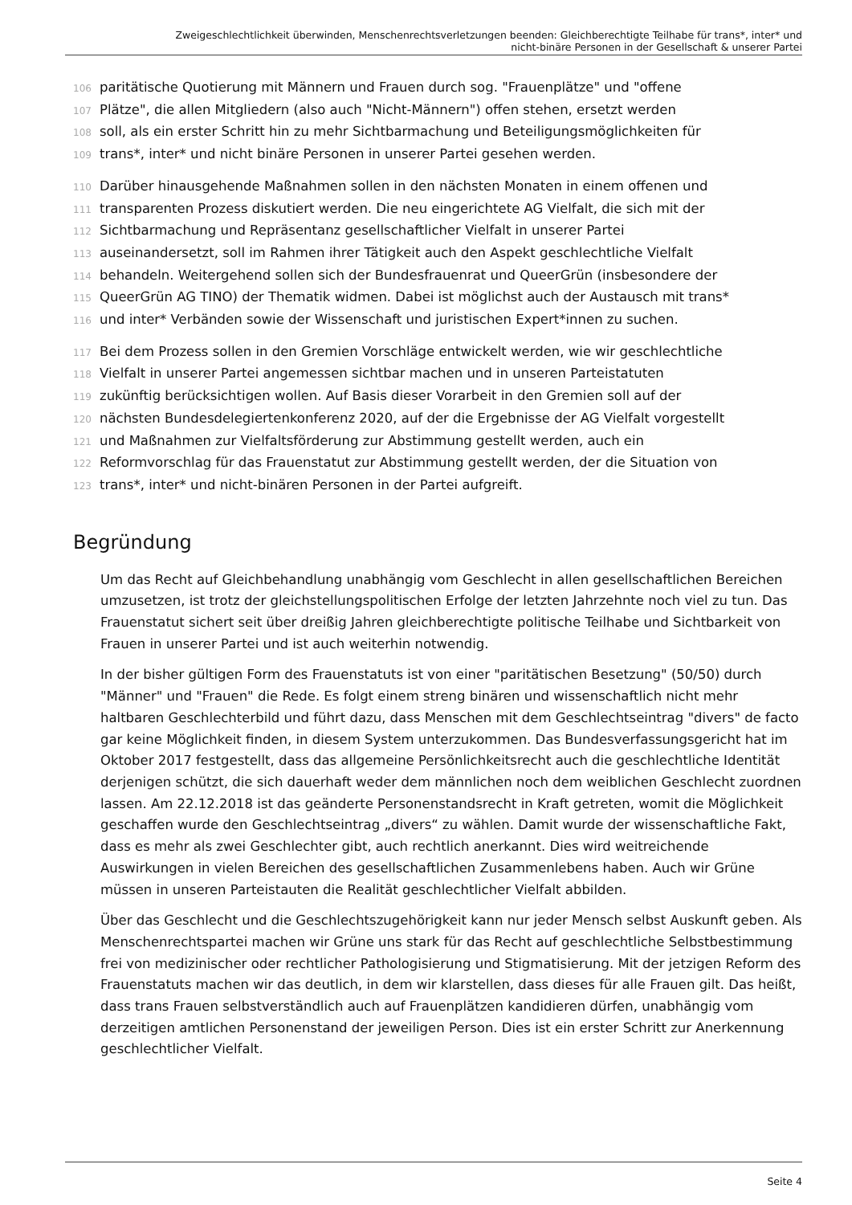Zweigeschlechtlichkeit überwinden, Menschenrechtsverletzungen beenden: Gleichberechtigte Teilhabe für trans*, inter* und
nicht-binäre Personen in der Gesellschaft & unserer Partei
106 paritätische Quotierung mit Männern und Frauen durch sog. "Frauenplätze" und "offene
107 Plätze", die allen Mitgliedern (also auch "Nicht-Männern") offen stehen, ersetzt werden
108 soll, als ein erster Schritt hin zu mehr Sichtbarmachung und Beteiligungsmöglichkeiten für
109 trans*, inter* und nicht binäre Personen in unserer Partei gesehen werden.
110 Darüber hinausgehende Maßnahmen sollen in den nächsten Monaten in einem offenen und
111 transparenten Prozess diskutiert werden. Die neu eingerichtete AG Vielfalt, die sich mit der
112 Sichtbarmachung und Repräsentanz gesellschaftlicher Vielfalt in unserer Partei
113 auseinandersetzt, soll im Rahmen ihrer Tätigkeit auch den Aspekt geschlechtliche Vielfalt
114 behandeln. Weitergehend sollen sich der Bundesfrauenrat und QueerGrün (insbesondere der
115 QueerGrün AG TINO) der Thematik widmen. Dabei ist möglichst auch der Austausch mit trans*
116 und inter* Verbänden sowie der Wissenschaft und juristischen Expert*innen zu suchen.
117 Bei dem Prozess sollen in den Gremien Vorschläge entwickelt werden, wie wir geschlechtliche
118 Vielfalt in unserer Partei angemessen sichtbar machen und in unseren Parteistatuten
119 zukünftig berücksichtigen wollen. Auf Basis dieser Vorarbeit in den Gremien soll auf der
120 nächsten Bundesdelegiertenkonferenz 2020, auf der die Ergebnisse der AG Vielfalt vorgestellt
121 und Maßnahmen zur Vielfaltsförderung zur Abstimmung gestellt werden, auch ein
122 Reformvorschlag für das Frauenstatut zur Abstimmung gestellt werden, der die Situation von
123 trans*, inter* und nicht-binären Personen in der Partei aufgreift.
Begründung
Um das Recht auf Gleichbehandlung unabhängig vom Geschlecht in allen gesellschaftlichen Bereichen umzusetzen, ist trotz der gleichstellungspolitischen Erfolge der letzten Jahrzehnte noch viel zu tun. Das Frauenstatut sichert seit über dreißig Jahren gleichberechtigte politische Teilhabe und Sichtbarkeit von Frauen in unserer Partei und ist auch weiterhin notwendig.
In der bisher gültigen Form des Frauenstatuts ist von einer "paritätischen Besetzung" (50/50) durch "Männer" und "Frauen" die Rede. Es folgt einem streng binären und wissenschaftlich nicht mehr haltbaren Geschlechterbild und führt dazu, dass Menschen mit dem Geschlechtseintrag "divers" de facto gar keine Möglichkeit finden, in diesem System unterzukommen. Das Bundesverfassungsgericht hat im Oktober 2017 festgestellt, dass das allgemeine Persönlichkeitsrecht auch die geschlechtliche Identität derjenigen schützt, die sich dauerhaft weder dem männlichen noch dem weiblichen Geschlecht zuordnen lassen. Am 22.12.2018 ist das geänderte Personenstandsrecht in Kraft getreten, womit die Möglichkeit geschaffen wurde den Geschlechtseintrag „divers“ zu wählen. Damit wurde der wissenschaftliche Fakt, dass es mehr als zwei Geschlechter gibt, auch rechtlich anerkannt. Dies wird weitreichende Auswirkungen in vielen Bereichen des gesellschaftlichen Zusammenlebens haben. Auch wir Grüne müssen in unseren Parteistauten die Realität geschlechtlicher Vielfalt abbilden.
Über das Geschlecht und die Geschlechtszugehörigkeit kann nur jeder Mensch selbst Auskunft geben. Als Menschenrechtspartei machen wir Grüne uns stark für das Recht auf geschlechtliche Selbstbestimmung frei von medizinischer oder rechtlicher Pathologisierung und Stigmatisierung. Mit der jetzigen Reform des Frauenstatuts machen wir das deutlich, in dem wir klarstellen, dass dieses für alle Frauen gilt. Das heißt, dass trans Frauen selbstverständlich auch auf Frauenplätzen kandidieren dürfen, unabhängig vom derzeitigen amtlichen Personenstand der jeweiligen Person. Dies ist ein erster Schritt zur Anerkennung geschlechtlicher Vielfalt.
Seite 4